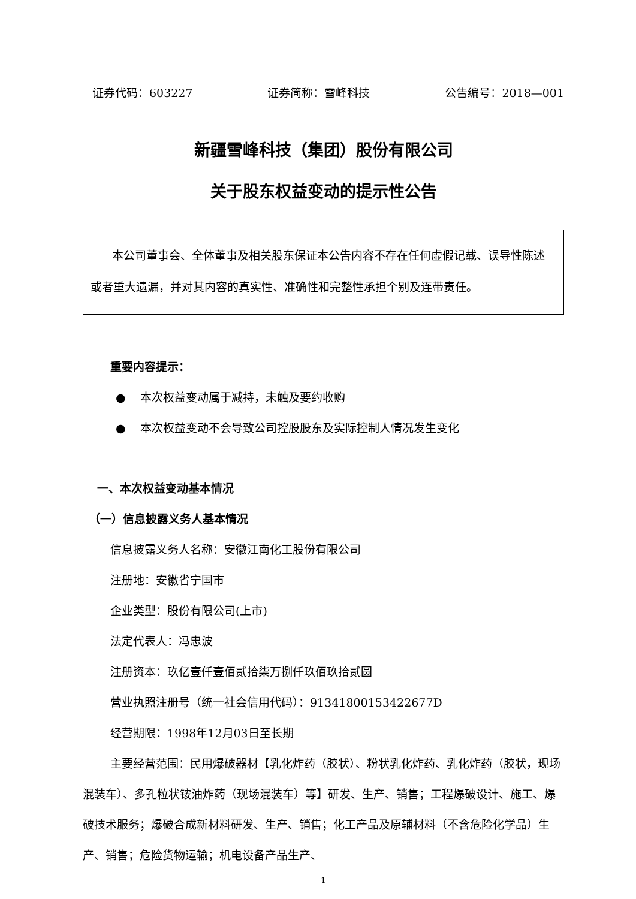证券代码：603227 证券简称：雪峰科技 公告编号：2018—001
新疆雪峰科技（集团）股份有限公司
关于股东权益变动的提示性公告
本公司董事会、全体董事及相关股东保证本公告内容不存在任何虚假记载、误导性陈述或者重大遗漏，并对其内容的真实性、准确性和完整性承担个别及连带责任。
重要内容提示：
● 本次权益变动属于减持，未触及要约收购
● 本次权益变动不会导致公司控股股东及实际控制人情况发生变化
一、本次权益变动基本情况
（一）信息披露义务人基本情况
信息披露义务人名称：安徽江南化工股份有限公司
注册地：安徽省宁国市
企业类型：股份有限公司(上市)
法定代表人：冯忠波
注册资本：玖亿壹仟壹佰贰拾柒万捌仟玖佰玖拾贰圆
营业执照注册号（统一社会信用代码）：91341800153422677D
经营期限：1998年12月03日至长期
主要经营范围：民用爆破器材【乳化炸药（胶状）、粉状乳化炸药、乳化炸药（胶状，现场混装车）、多孔粒状铵油炸药（现场混装车）等】研发、生产、销售；工程爆破设计、施工、爆破技术服务；爆破合成新材料研发、生产、销售；化工产品及原辅材料（不含危险化学品）生产、销售；危险货物运输；机电设备产品生产、
1